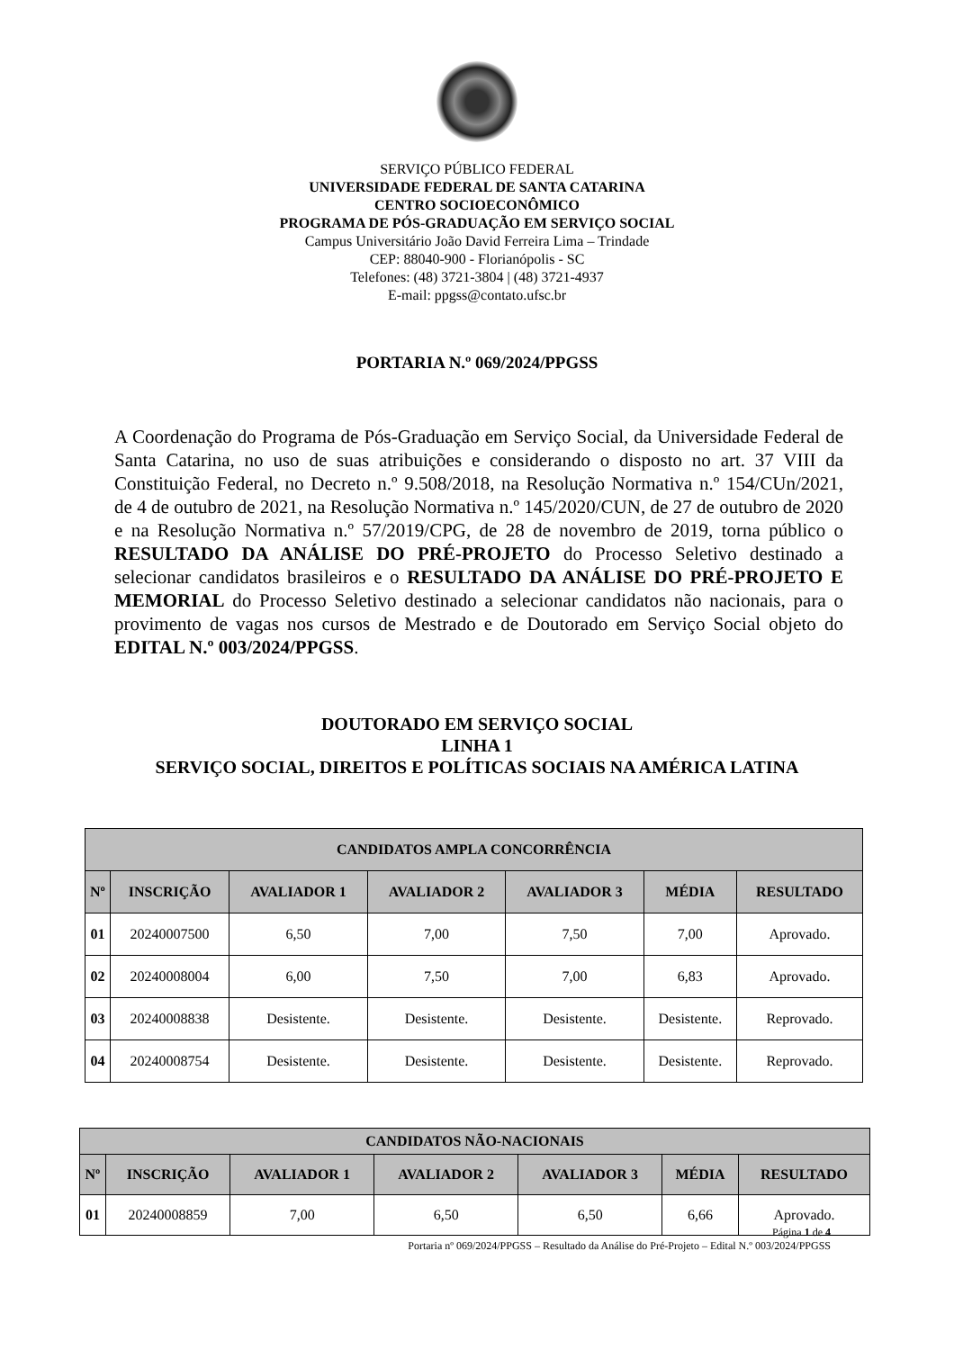SERVIÇO PÚBLICO FEDERAL
UNIVERSIDADE FEDERAL DE SANTA CATARINA
CENTRO SOCIOECONÔMICO
PROGRAMA DE PÓS-GRADUAÇÃO EM SERVIÇO SOCIAL
Campus Universitário João David Ferreira Lima – Trindade
CEP: 88040-900 - Florianópolis - SC
Telefones: (48) 3721-3804 | (48) 3721-4937
E-mail: ppgss@contato.ufsc.br
PORTARIA N.º 069/2024/PPGSS
A Coordenação do Programa de Pós-Graduação em Serviço Social, da Universidade Federal de Santa Catarina, no uso de suas atribuições e considerando o disposto no art. 37 VIII da Constituição Federal, no Decreto n.º 9.508/2018, na Resolução Normativa n.º 154/CUn/2021, de 4 de outubro de 2021, na Resolução Normativa n.º 145/2020/CUN, de 27 de outubro de 2020 e na Resolução Normativa n.º 57/2019/CPG, de 28 de novembro de 2019, torna público o RESULTADO DA ANÁLISE DO PRÉ-PROJETO do Processo Seletivo destinado a selecionar candidatos brasileiros e o RESULTADO DA ANÁLISE DO PRÉ-PROJETO E MEMORIAL do Processo Seletivo destinado a selecionar candidatos não nacionais, para o provimento de vagas nos cursos de Mestrado e de Doutorado em Serviço Social objeto do EDITAL N.º 003/2024/PPGSS.
DOUTORADO EM SERVIÇO SOCIAL
LINHA 1
SERVIÇO SOCIAL, DIREITOS E POLÍTICAS SOCIAIS NA AMÉRICA LATINA
| CANDIDATOS AMPLA CONCORRÊNCIA | | | | | | |
| --- | --- | --- | --- | --- | --- | --- |
| Nº | INSCRIÇÃO | AVALIADOR 1 | AVALIADOR 2 | AVALIADOR 3 | MÉDIA | RESULTADO |
| 01 | 20240007500 | 6,50 | 7,00 | 7,50 | 7,00 | Aprovado. |
| 02 | 20240008004 | 6,00 | 7,50 | 7,00 | 6,83 | Aprovado. |
| 03 | 20240008838 | Desistente. | Desistente. | Desistente. | Desistente. | Reprovado. |
| 04 | 20240008754 | Desistente. | Desistente. | Desistente. | Desistente. | Reprovado. |
| CANDIDATOS NÃO-NACIONAIS | | | | | | |
| --- | --- | --- | --- | --- | --- | --- |
| Nº | INSCRIÇÃO | AVALIADOR 1 | AVALIADOR 2 | AVALIADOR 3 | MÉDIA | RESULTADO |
| 01 | 20240008859 | 7,00 | 6,50 | 6,50 | 6,66 | Aprovado. |
Página 1 de 4
Portaria nº 069/2024/PPGSS – Resultado da Análise do Pré-Projeto – Edital N.º 003/2024/PPGSS